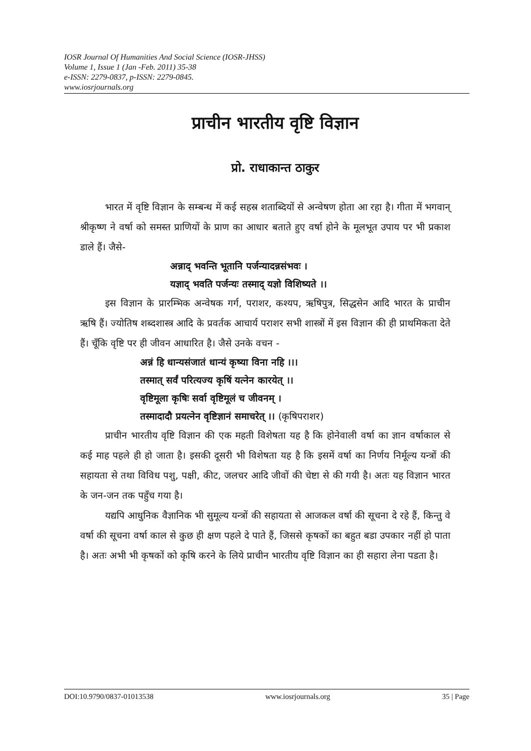IOSR Journal Of Humanities And Social Science (IOSR-JHSS)
Volume 1, Issue 1 (Jan -Feb. 2011) 35-38
e-ISSN: 2279-0837, p-ISSN: 2279-0845.
www.iosrjournals.org
प्राचीन भारतीय वृष्टि विज्ञान
प्रो. राधाकान्त ठाकुर
भारत में वृष्टि विज्ञान के सम्बन्ध में कई सहस्र शताब्दियों से अन्वेषण होता आ रहा है। गीता में भगवान् श्रीकृष्ण ने वर्षा को समस्त प्राणियों के प्राण का आधार बताते हुए वर्षा होने के मूलभूत उपाय पर भी प्रकाश डाले हैं। जैसे-
अन्नाद् भवन्ति भूतानि पर्जन्यादन्नसंभवः ।
यज्ञाद् भवति पर्जन्यः तस्माद् यज्ञो विशिष्यते ।।
इस विज्ञान के प्रारम्भिक अन्वेषक गर्ग, पराशर, कश्यप, ऋषिपुत्र, सिद्धसेन आदि भारत के प्राचीन ऋषि हैं। ज्योतिष शब्दशास्त्र आदि के प्रवर्तक आचार्य पराशर सभी शास्त्रों में इस विज्ञान की ही प्राथमिकता देते हैं। चूँकि वृष्टि पर ही जीवन आधारित है। जैसे उनके वचन -
अन्नं हि धान्यसंजातं धान्यं कृष्या विना नहि ।।।
तस्मात् सर्वं परित्यज्य कृषिं यत्नेन कारयेत् ।।
वृष्टिमूला कृषिः सर्वा वृष्टिमूलं च जीवनम् ।
तस्मादादौ प्रयत्नेन वृष्टिज्ञानं समाचरेत् ।। (कृषिपराशर)
प्राचीन भारतीय वृष्टि विज्ञान की एक महती विशेषता यह है कि होनेवाली वर्षा का ज्ञान वर्षाकाल से कई माह पहले ही हो जाता है। इसकी दूसरी भी विशेषता यह है कि इसमें वर्षा का निर्णय निर्मूल्य यन्त्रों की सहायता से तथा विविध पशु, पक्षी, कीट, जलचर आदि जीवों की चेष्टा से की गयी है। अतः यह विज्ञान भारत के जन-जन तक पहुँच गया है।
यद्यपि आधुनिक वैज्ञानिक भी सुमूल्य यन्त्रों की सहायता से आजकल वर्षा की सूचना दे रहे हैं, किन्तु वे वर्षा की सूचना वर्षा काल से कुछ ही क्षण पहले दे पाते हैं, जिससे कृषकों का बहुत बडा उपकार नहीं हो पाता है। अतः अभी भी कृषकों को कृषि करने के लिये प्राचीन भारतीय वृष्टि विज्ञान का ही सहारा लेना पडता है।
DOI:10.9790/0837-01013538 www.iosrjournals.org 35 | Page